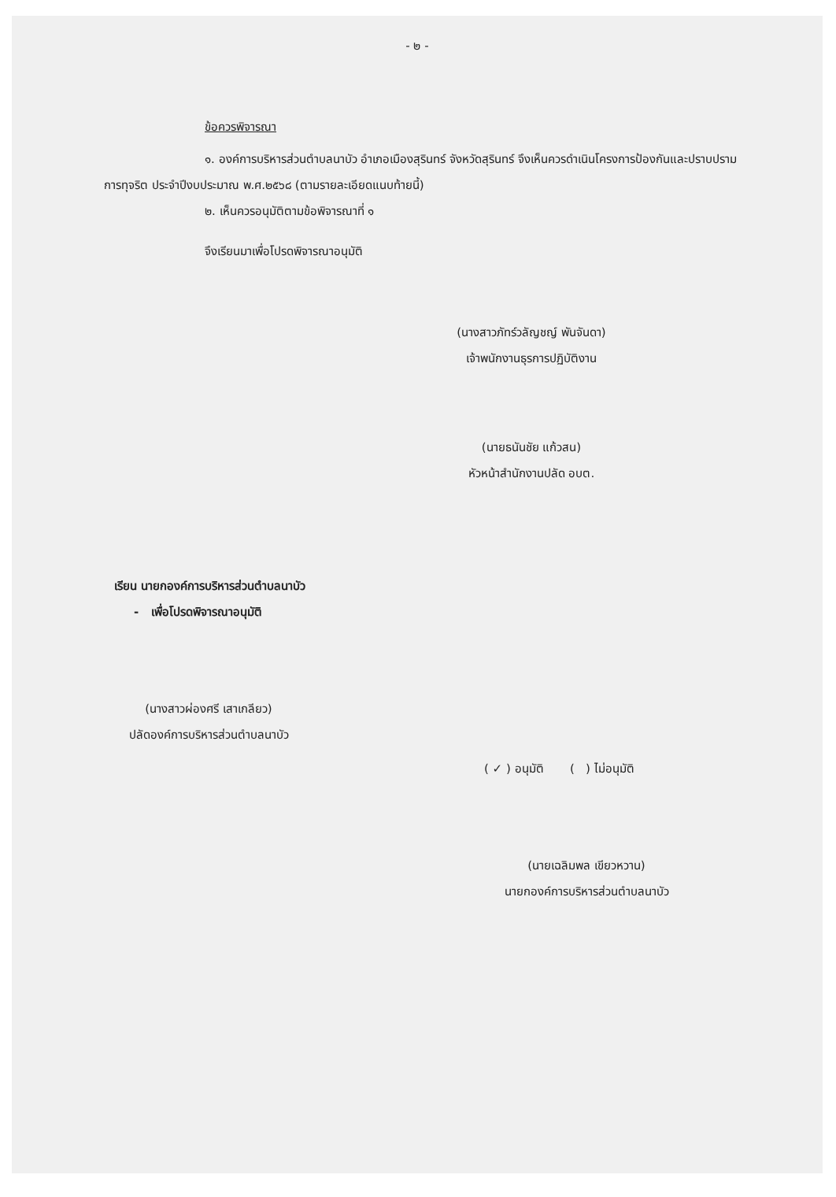- ๒ -
ข้อควรพิจารณา
๑. องค์การบริหารส่วนตำบลนาบัว อำเภอเมืองสุรินทร์ จังหวัดสุรินทร์ จึงเห็นควรดำเนินโครงการป้องกันและปราบปรามการทุจริต ประจำปีงบประมาณ พ.ศ.๒๕๖๘ (ตามรายละเอียดแนบท้ายนี้)
๒. เห็นควรอนุมัติตามข้อพิจารณาที่ ๑
จึงเรียนมาเพื่อโปรดพิจารณาอนุมัติ
(นางสาวภัทร์วลัญชญ์ พันจันดา)
เจ้าพนักงานธุรการปฏิบัติงาน
(นายธนันชัย แก้วสน)
หัวหน้าสำนักงานปลัด อบต.
เรียน นายกองค์การบริหารส่วนตำบลนาบัว
- เพื่อโปรดพิจารณาอนุมัติ
(นางสาวผ่องศรี เสาเกลียว)
ปลัดองค์การบริหารส่วนตำบลนาบัว
( ✓ ) อนุมัติ ( ) ไม่อนุมัติ
(นายเฉลิมพล เขียวหวาน)
นายกองค์การบริหารส่วนตำบลนาบัว